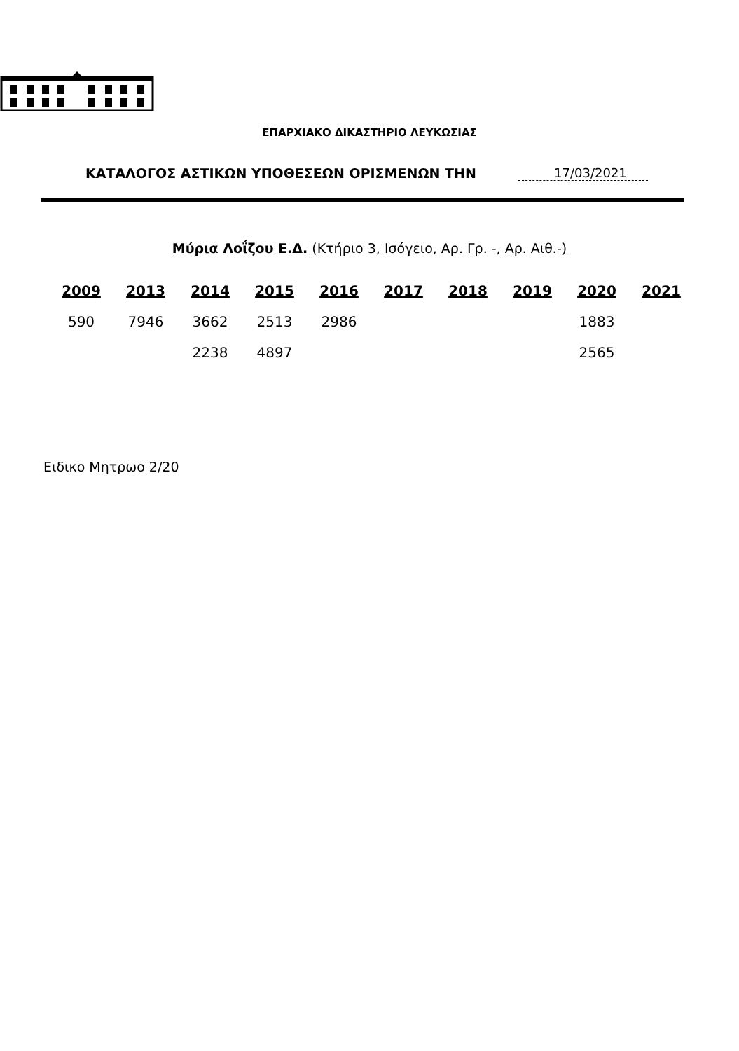ΕΠΑΡΧΙΑΚΟ ΔΙΚΑΣΤΗΡΙΟ ΛΕΥΚΩΣΙΑΣ
ΚΑΤΑΛΟΓΟΣ ΑΣΤΙΚΩΝ ΥΠΟΘΕΣΕΩΝ ΟΡΙΣΜΕΝΩΝ ΤΗΝ 17/03/2021
Μύρια Λοΐζου Ε.Δ. (Κτήριο 3, Ισόγειο, Αρ. Γρ. -, Αρ. Αιθ.-)
| 2009 | 2013 | 2014 | 2015 | 2016 | 2017 | 2018 | 2019 | 2020 | 2021 |
| --- | --- | --- | --- | --- | --- | --- | --- | --- | --- |
| 590 | 7946 | 3662 | 2513 | 2986 | | | | 1883 | |
| | | 2238 | 4897 | | | | | 2565 | |
Ειδικο Μητρωο 2/20